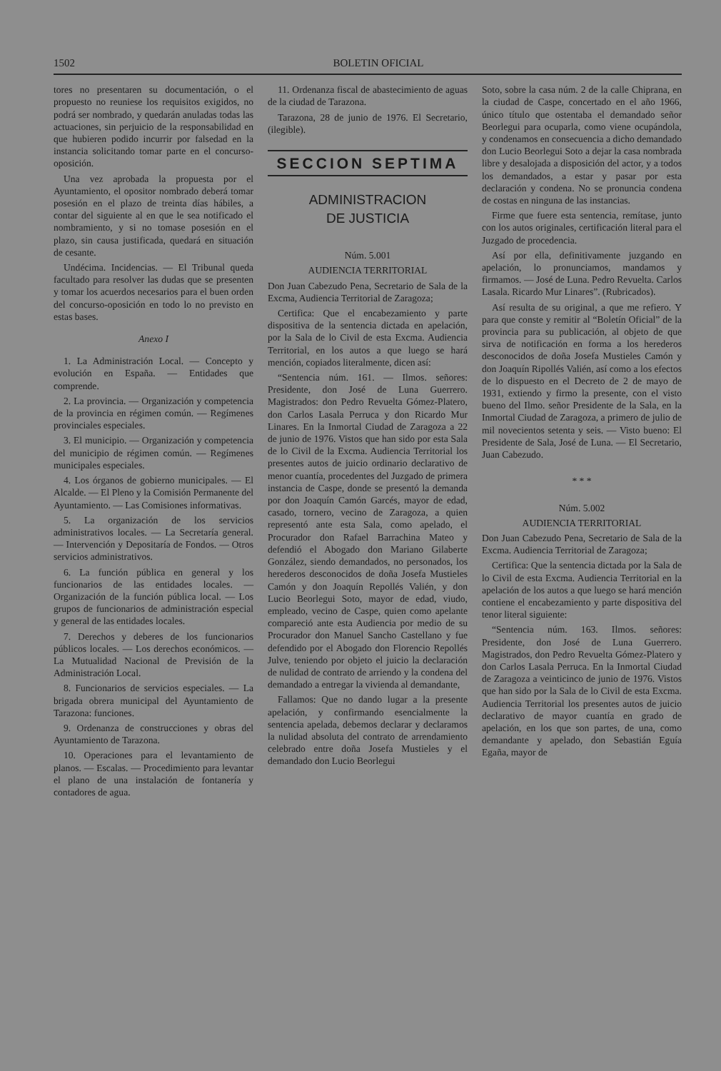1502 BOLETIN OFICIAL
tores no presentaren su documentación, o el propuesto no reuniese los requisitos exigidos, no podrá ser nombrado, y quedarán anuladas todas las actuaciones, sin perjuicio de la responsabilidad en que hubieren podido incurrir por falsedad en la instancia solicitando tomar parte en el concurso-oposición.
Una vez aprobada la propuesta por el Ayuntamiento, el opositor nombrado deberá tomar posesión en el plazo de treinta días hábiles, a contar del siguiente al en que le sea notificado el nombramiento, y si no tomase posesión en el plazo, sin causa justificada, quedará en situación de cesante.
Undécima. Incidencias. — El Tribunal queda facultado para resolver las dudas que se presenten y tomar los acuerdos necesarios para el buen orden del concurso-oposición en todo lo no previsto en estas bases.
Anexo I
1. La Administración Local. — Concepto y evolución en España. — Entidades que comprende.
2. La provincia. — Organización y competencia de la provincia en régimen común. — Regímenes provinciales especiales.
3. El municipio. — Organización y competencia del municipio de régimen común. — Regímenes municipales especiales.
4. Los órganos de gobierno municipales. — El Alcalde. — El Pleno y la Comisión Permanente del Ayuntamiento. — Las Comisiones informativas.
5. La organización de los servicios administrativos locales. — La Secretaría general. — Intervención y Depositaría de Fondos. — Otros servicios administrativos.
6. La función pública en general y los funcionarios de las entidades locales. — Organización de la función pública local. — Los grupos de funcionarios de administración especial y general de las entidades locales.
7. Derechos y deberes de los funcionarios públicos locales. — Los derechos económicos. — La Mutualidad Nacional de Previsión de la Administración Local.
8. Funcionarios de servicios especiales. — La brigada obrera municipal del Ayuntamiento de Tarazona: funciones.
9. Ordenanza de construcciones y obras del Ayuntamiento de Tarazona.
10. Operaciones para el levantamiento de planos. — Escalas. — Procedimiento para levantar el plano de una instalación de fontanería y contadores de agua.
11. Ordenanza fiscal de abastecimiento de aguas de la ciudad de Tarazona.
Tarazona, 28 de junio de 1976. El Secretario, (ilegible).
SECCION SEPTIMA
ADMINISTRACION
DE JUSTICIA
Núm. 5.001
AUDIENCIA TERRITORIAL
Don Juan Cabezudo Pena, Secretario de Sala de la Excma, Audiencia Territorial de Zaragoza;
Certifica: Que el encabezamiento y parte dispositiva de la sentencia dictada en apelación, por la Sala de lo Civil de esta Excma. Audiencia Territorial, en los autos a que luego se hará mención, copiados literalmente, dicen así:
“Sentencia núm. 161. — Ilmos. señores: Presidente, don José de Luna Guerrero. Magistrados: don Pedro Revuelta Gómez-Platero, don Carlos Lasala Perruca y don Ricardo Mur Linares. En la Inmortal Ciudad de Zaragoza a 22 de junio de 1976. Vistos que han sido por esta Sala de lo Civil de la Excma. Audiencia Territorial los presentes autos de juicio ordinario declarativo de menor cuantía, procedentes del Juzgado de primera instancia de Caspe, donde se presentó la demanda por don Joaquín Camón Garcés, mayor de edad, casado, tornero, vecino de Zaragoza, a quien representó ante esta Sala, como apelado, el Procurador don Rafael Barrachina Mateo y defendió el Abogado don Mariano Gilaberte González, siendo demandados, no personados, los herederos desconocidos de doña Josefa Mustieles Camón y don Joaquín Repollés Valién, y don Lucio Beorlegui Soto, mayor de edad, viudo, empleado, vecino de Caspe, quien como apelante compareció ante esta Audiencia por medio de su Procurador don Manuel Sancho Castellano y fue defendido por el Abogado don Florencio Repollés Julve, teniendo por objeto el juicio la declaración de nulidad de contrato de arriendo y la condena del demandado a entregar la vivienda al demandante,
Fallamos: Que no dando lugar a la presente apelación, y confirmando esencialmente la sentencia apelada, debemos declarar y declaramos la nulidad absoluta del contrato de arrendamiento celebrado entre doña Josefa Mustieles y el demandado don Lucio Beorlegui
Soto, sobre la casa núm. 2 de la calle Chiprana, en la ciudad de Caspe, concertado en el año 1966, único título que ostentaba el demandado señor Beorlegui para ocuparla, como viene ocupándola, y condenamos en consecuencia a dicho demandado don Lucio Beorlegui Soto a dejar la casa nombrada libre y desalojada a disposición del actor, y a todos los demandados, a estar y pasar por esta declaración y condena. No se pronuncia condena de costas en ninguna de las instancias.
Firme que fuere esta sentencia, remítase, junto con los autos originales, certificación literal para el Juzgado de procedencia.
Así por ella, definitivamente juzgando en apelación, lo pronunciamos, mandamos y firmamos. — José de Luna. Pedro Revuelta. Carlos Lasala. Ricardo Mur Linares”. (Rubricados).
Así resulta de su original, a que me refiero. Y para que conste y remitir al “Boletín Oficial” de la provincia para su publicación, al objeto de que sirva de notificación en forma a los herederos desconocidos de doña Josefa Mustieles Camón y don Joaquín Ripollés Valién, así como a los efectos de lo dispuesto en el Decreto de 2 de mayo de 1931, extiendo y firmo la presente, con el visto bueno del Ilmo. señor Presidente de la Sala, en la Inmortal Ciudad de Zaragoza, a primero de julio de mil novecientos setenta y seis. — Visto bueno: El Presidente de Sala, José de Luna. — El Secretario, Juan Cabezudo.
* * *
Núm. 5.002
AUDIENCIA TERRITORIAL
Don Juan Cabezudo Pena, Secretario de Sala de la Excma. Audiencia Territorial de Zaragoza;
Certifica: Que la sentencia dictada por la Sala de lo Civil de esta Excma. Audiencia Territorial en la apelación de los autos a que luego se hará mención contiene el encabezamiento y parte dispositiva del tenor literal siguiente:
“Sentencia núm. 163. Ilmos. señores: Presidente, don José de Luna Guerrero. Magistrados, don Pedro Revuelta Gómez-Platero y don Carlos Lasala Perruca. En la Inmortal Ciudad de Zaragoza a veinticinco de junio de 1976. Vistos que han sido por la Sala de lo Civil de esta Excma. Audiencia Territorial los presentes autos de juicio declarativo de mayor cuantía en grado de apelación, en los que son partes, de una, como demandante y apelado, don Sebastián Eguía Egaña, mayor de